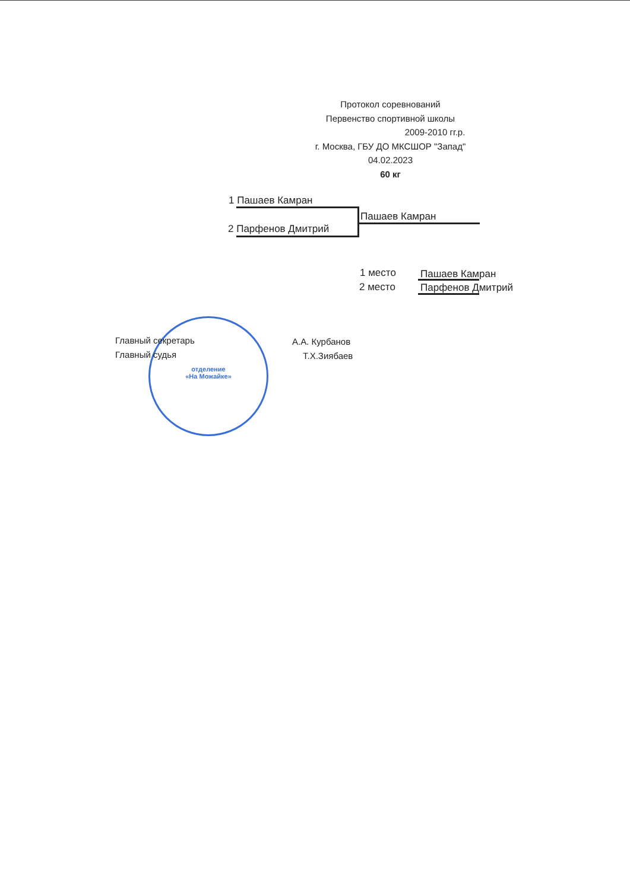Протокол соревнований
Первенство спортивной школы
2009-2010 гг.р.
г. Москва, ГБУ ДО МКСШОР "Запад"
04.02.2023
60 кг
1 Пашаев Камран
2 Парфенов Дмитрий
Пашаев Камран
1 место Пашаев Камран
2 место Парфенов Дмитрий
отделение
«На Можайке»
Главный секретарь А.А. Курбанов
Главный судья Т.Х.Зиябаев